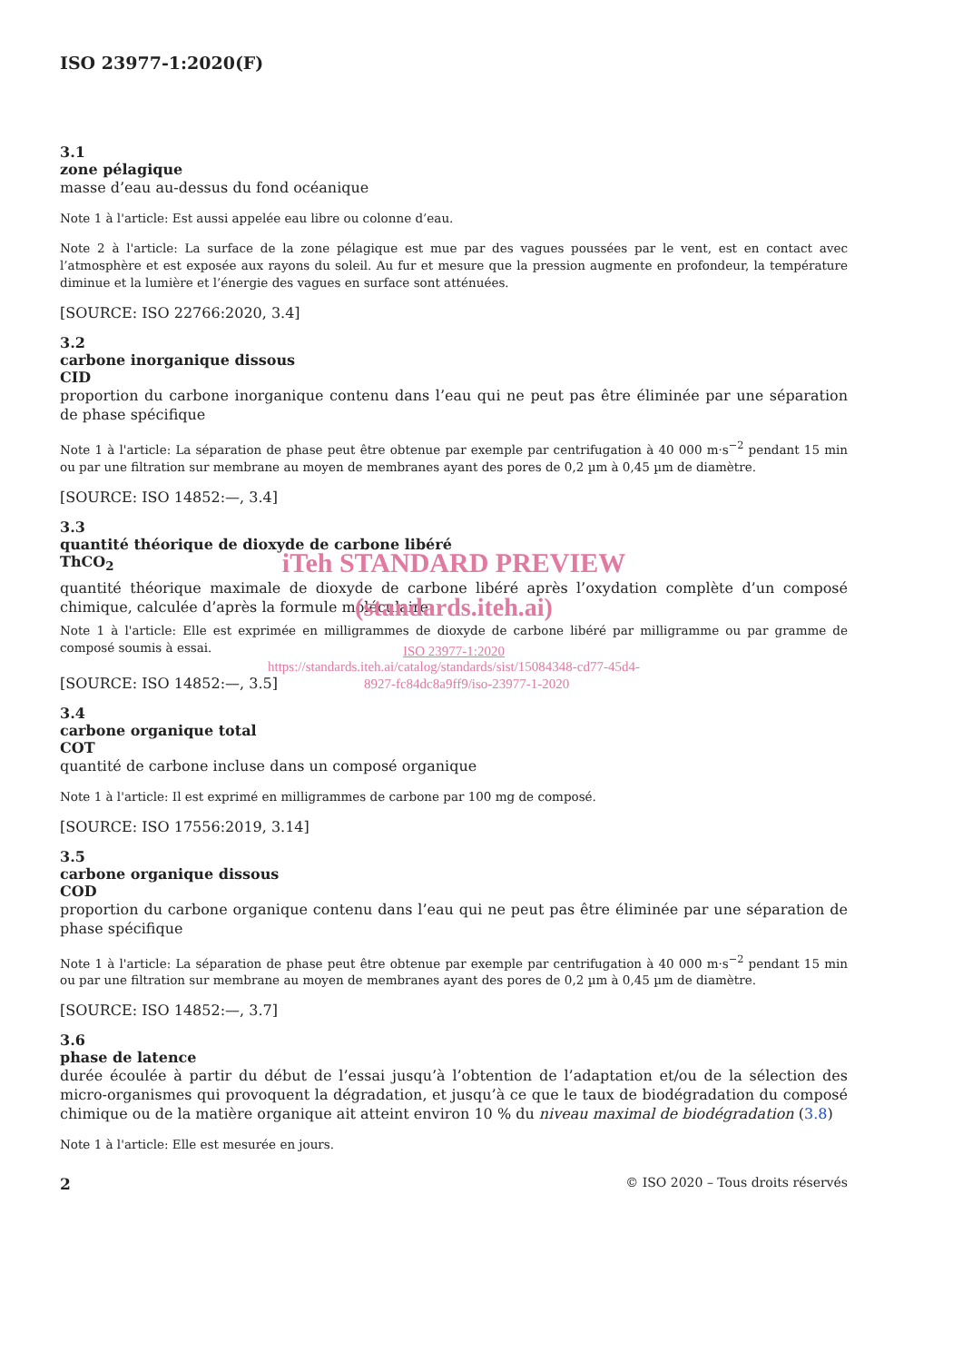ISO 23977-1:2020(F)
3.1
zone pélagique
masse d’eau au-dessus du fond océanique
Note 1 à l'article: Est aussi appelée eau libre ou colonne d’eau.
Note 2 à l'article: La surface de la zone pélagique est mue par des vagues poussées par le vent, est en contact avec l’atmosphère et est exposée aux rayons du soleil. Au fur et mesure que la pression augmente en profondeur, la température diminue et la lumière et l’énergie des vagues en surface sont atténuées.
[SOURCE: ISO 22766:2020, 3.4]
3.2
carbone inorganique dissous
CID
proportion du carbone inorganique contenu dans l’eau qui ne peut pas être éliminée par une séparation de phase spécifique
Note 1 à l'article: La séparation de phase peut être obtenue par exemple par centrifugation à 40 000 m·s<sup>−2</sup> pendant 15 min ou par une filtration sur membrane au moyen de membranes ayant des pores de 0,2 µm à 0,45 µm de diamètre.
[SOURCE: ISO 14852:—, 3.4]
3.3
quantité théorique de dioxyde de carbone libéré
ThCO<sub>2</sub>
iTeh STANDARD PREVIEW
quantité théorique maximale de dioxyde de carbone libéré après l’oxydation complète d’un composé chimique, calculée d’après la formule moléculaire
(standards.iteh.ai)
Note 1 à l'article: Elle est exprimée en milligrammes de dioxyde de carbone libéré par milligramme ou par gramme de composé soumis à essai.
ISO 23977-1:2020
https://standards.iteh.ai/catalog/standards/sist/15084348-cd77-45d4-
[SOURCE: ISO 14852:—, 3.5] 8927-fc84dc8a9ff9/iso-23977-1-2020
3.4
carbone organique total
COT
quantité de carbone incluse dans un composé organique
Note 1 à l'article: Il est exprimé en milligrammes de carbone par 100 mg de composé.
[SOURCE: ISO 17556:2019, 3.14]
3.5
carbone organique dissous
COD
proportion du carbone organique contenu dans l’eau qui ne peut pas être éliminée par une séparation de phase spécifique
Note 1 à l'article: La séparation de phase peut être obtenue par exemple par centrifugation à 40 000 m·s<sup>−2</sup> pendant 15 min ou par une filtration sur membrane au moyen de membranes ayant des pores de 0,2 µm à 0,45 µm de diamètre.
[SOURCE: ISO 14852:—, 3.7]
3.6
phase de latence
durée écoulée à partir du début de l’essai jusqu’à l’obtention de l’adaptation et/ou de la sélection des micro-organismes qui provoquent la dégradation, et jusqu’à ce que le taux de biodégradation du composé chimique ou de la matière organique ait atteint environ 10 % du niveau maximal de biodégradation (3.8)
Note 1 à l'article: Elle est mesurée en jours.
2 © ISO 2020 – Tous droits réservés